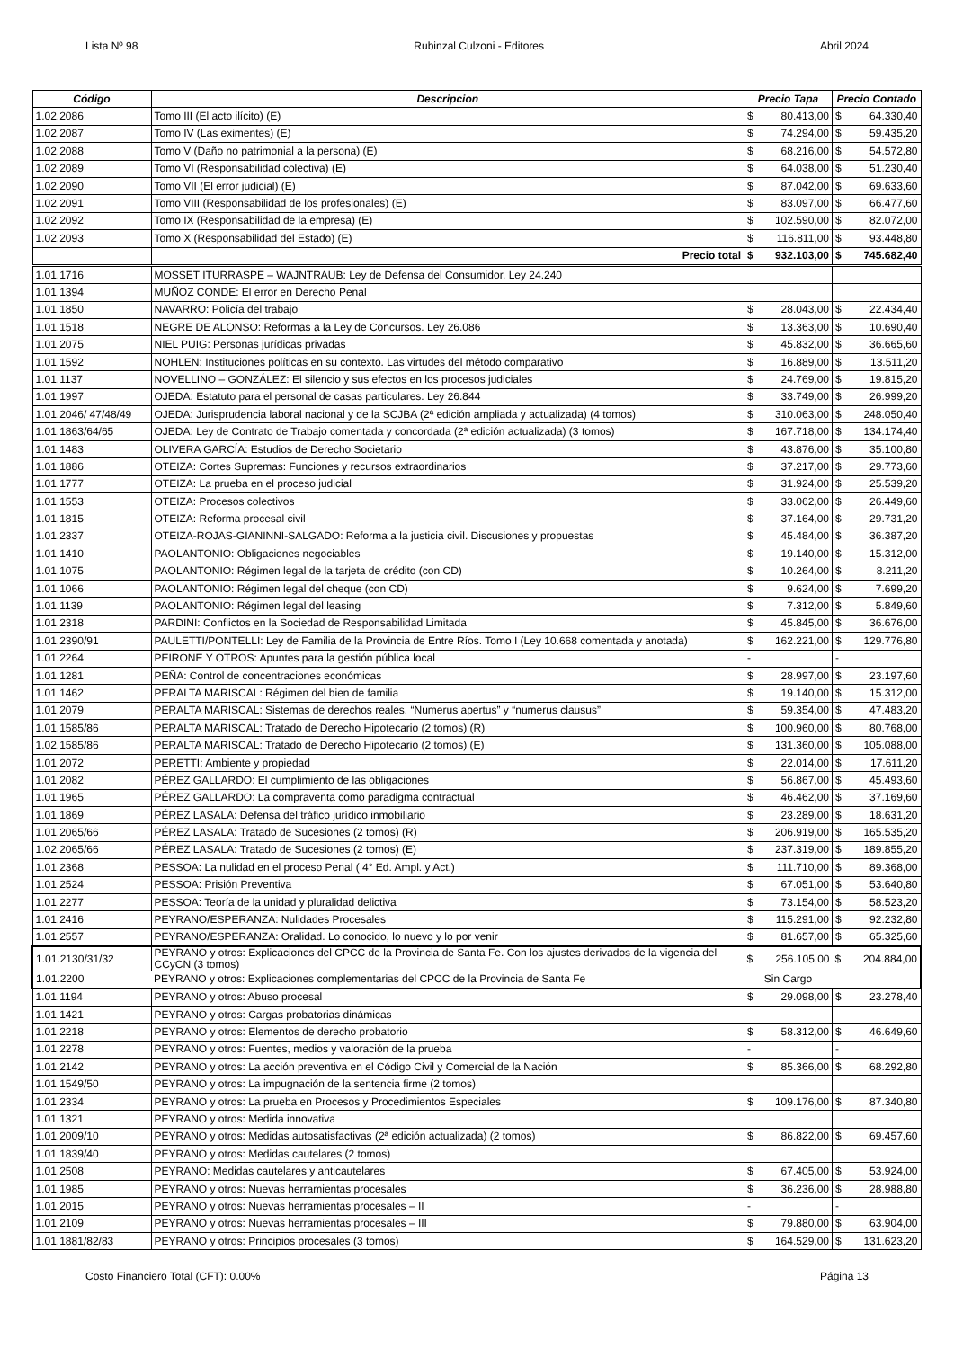Lista Nº 98 Rubinzal Culzoni - Editores Abril 2024
| Código | Descripcion | Precio Tapa | | Precio Contado | |
| --- | --- | --- | --- | --- | --- |
| 1.02.2086 | Tomo III (El acto ilícito) (E) | $ | 80.413,00 | $ | 64.330,40 |
| 1.02.2087 | Tomo IV (Las eximentes) (E) | $ | 74.294,00 | $ | 59.435,20 |
| 1.02.2088 | Tomo V (Daño no patrimonial a la persona) (E) | $ | 68.216,00 | $ | 54.572,80 |
| 1.02.2089 | Tomo VI (Responsabilidad colectiva) (E) | $ | 64.038,00 | $ | 51.230,40 |
| 1.02.2090 | Tomo VII (El error judicial) (E) | $ | 87.042,00 | $ | 69.633,60 |
| 1.02.2091 | Tomo VIII (Responsabilidad de los profesionales) (E) | $ | 83.097,00 | $ | 66.477,60 |
| 1.02.2092 | Tomo IX (Responsabilidad de la empresa) (E) | $ | 102.590,00 | $ | 82.072,00 |
| 1.02.2093 | Tomo X (Responsabilidad del Estado) (E) | $ | 116.811,00 | $ | 93.448,80 |
| | Precio total | $ | 932.103,00 | $ | 745.682,40 |
| 1.01.1716 | MOSSET ITURRASPE – WAJNTRAUB: Ley de Defensa del Consumidor. Ley 24.240 | | | | |
| 1.01.1394 | MUÑOZ CONDE: El error en Derecho Penal | | | | |
| 1.01.1850 | NAVARRO: Policía del trabajo | $ | 28.043,00 | $ | 22.434,40 |
| 1.01.1518 | NEGRE DE ALONSO: Reformas a la Ley de Concursos. Ley 26.086 | $ | 13.363,00 | $ | 10.690,40 |
| 1.01.2075 | NIEL PUIG: Personas jurídicas privadas | $ | 45.832,00 | $ | 36.665,60 |
| 1.01.1592 | NOHLEN: Instituciones políticas en su contexto. Las virtudes del método comparativo | $ | 16.889,00 | $ | 13.511,20 |
| 1.01.1137 | NOVELLINO – GONZÁLEZ: El silencio y sus efectos en los procesos judiciales | $ | 24.769,00 | $ | 19.815,20 |
| 1.01.1997 | OJEDA: Estatuto para el personal de casas particulares. Ley 26.844 | $ | 33.749,00 | $ | 26.999,20 |
| 1.01.2046/ 47/48/49 | OJEDA: Jurisprudencia laboral nacional y de la SCJBA (2ª edición ampliada y actualizada) (4 tomos) | $ | 310.063,00 | $ | 248.050,40 |
| 1.01.1863/64/65 | OJEDA: Ley de Contrato de Trabajo comentada y concordada (2ª edición actualizada) (3 tomos) | $ | 167.718,00 | $ | 134.174,40 |
| 1.01.1483 | OLIVERA GARCÍA: Estudios de Derecho Societario | $ | 43.876,00 | $ | 35.100,80 |
| 1.01.1886 | OTEIZA: Cortes Supremas: Funciones y recursos extraordinarios | $ | 37.217,00 | $ | 29.773,60 |
| 1.01.1777 | OTEIZA: La prueba en el proceso judicial | $ | 31.924,00 | $ | 25.539,20 |
| 1.01.1553 | OTEIZA: Procesos colectivos | $ | 33.062,00 | $ | 26.449,60 |
| 1.01.1815 | OTEIZA: Reforma procesal civil | $ | 37.164,00 | $ | 29.731,20 |
| 1.01.2337 | OTEIZA-ROJAS-GIANINNI-SALGADO: Reforma a la justicia civil. Discusiones y propuestas | $ | 45.484,00 | $ | 36.387,20 |
| 1.01.1410 | PAOLANTONIO: Obligaciones negociables | $ | 19.140,00 | $ | 15.312,00 |
| 1.01.1075 | PAOLANTONIO: Régimen legal de la tarjeta de crédito (con CD) | $ | 10.264,00 | $ | 8.211,20 |
| 1.01.1066 | PAOLANTONIO: Régimen legal del cheque (con CD) | $ | 9.624,00 | $ | 7.699,20 |
| 1.01.1139 | PAOLANTONIO: Régimen legal del leasing | $ | 7.312,00 | $ | 5.849,60 |
| 1.01.2318 | PARDINI: Conflictos en la Sociedad de Responsabilidad Limitada | $ | 45.845,00 | $ | 36.676,00 |
| 1.01.2390/91 | PAULETTI/PONTELLI: Ley de Familia de la Provincia de Entre Ríos. Tomo I (Ley 10.668 comentada y anotada) | $ | 162.221,00 | $ | 129.776,80 |
| 1.01.2264 | PEIRONE Y OTROS: Apuntes para la gestión pública local | - | | - | |
| 1.01.1281 | PEÑA: Control de concentraciones económicas | $ | 28.997,00 | $ | 23.197,60 |
| 1.01.1462 | PERALTA MARISCAL: Régimen del bien de familia | $ | 19.140,00 | $ | 15.312,00 |
| 1.01.2079 | PERALTA MARISCAL: Sistemas de derechos reales. “Numerus apertus” y “numerus clausus” | $ | 59.354,00 | $ | 47.483,20 |
| 1.01.1585/86 | PERALTA MARISCAL: Tratado de Derecho Hipotecario (2 tomos) (R) | $ | 100.960,00 | $ | 80.768,00 |
| 1.02.1585/86 | PERALTA MARISCAL: Tratado de Derecho Hipotecario (2 tomos) (E) | $ | 131.360,00 | $ | 105.088,00 |
| 1.01.2072 | PERETTI: Ambiente y propiedad | $ | 22.014,00 | $ | 17.611,20 |
| 1.01.2082 | PÉREZ GALLARDO: El cumplimiento de las obligaciones | $ | 56.867,00 | $ | 45.493,60 |
| 1.01.1965 | PÉREZ GALLARDO: La compraventa como paradigma contractual | $ | 46.462,00 | $ | 37.169,60 |
| 1.01.1869 | PÉREZ LASALA: Defensa del tráfico jurídico inmobiliario | $ | 23.289,00 | $ | 18.631,20 |
| 1.01.2065/66 | PÉREZ LASALA: Tratado de Sucesiones (2 tomos) (R) | $ | 206.919,00 | $ | 165.535,20 |
| 1.02.2065/66 | PÉREZ LASALA: Tratado de Sucesiones (2 tomos) (E) | $ | 237.319,00 | $ | 189.855,20 |
| 1.01.2368 | PESSOA: La nulidad en el proceso Penal ( 4° Ed. Ampl. y Act.) | $ | 111.710,00 | $ | 89.368,00 |
| 1.01.2524 | PESSOA: Prisión Preventiva | $ | 67.051,00 | $ | 53.640,80 |
| 1.01.2277 | PESSOA: Teoría de la unidad y pluralidad delictiva | $ | 73.154,00 | $ | 58.523,20 |
| 1.01.2416 | PEYRANO/ESPERANZA: Nulidades Procesales | $ | 115.291,00 | $ | 92.232,80 |
| 1.01.2557 | PEYRANO/ESPERANZA: Oralidad. Lo conocido, lo nuevo y lo por venir | $ | 81.657,00 | $ | 65.325,60 |
| 1.01.2130/31/32 | PEYRANO y otros: Explicaciones del CPCC de la Provincia de Santa Fe. Con los ajustes derivados de la vigencia del CCyCN (3 tomos) | $ | 256.105,00 | $ | 204.884,00 |
| 1.01.2200 | PEYRANO y otros: Explicaciones complementarias del CPCC de la Provincia de Santa Fe | Sin Cargo | | | |
| 1.01.1194 | PEYRANO y otros: Abuso procesal | $ | 29.098,00 | $ | 23.278,40 |
| 1.01.1421 | PEYRANO y otros: Cargas probatorias dinámicas | | | | |
| 1.01.2218 | PEYRANO y otros: Elementos de derecho probatorio | $ | 58.312,00 | $ | 46.649,60 |
| 1.01.2278 | PEYRANO y otros: Fuentes, medios y valoración de la prueba | - | | - | |
| 1.01.2142 | PEYRANO y otros: La acción preventiva en el Código Civil y Comercial de la Nación | $ | 85.366,00 | $ | 68.292,80 |
| 1.01.1549/50 | PEYRANO y otros: La impugnación de la sentencia firme (2 tomos) | | | | |
| 1.01.2334 | PEYRANO y otros: La prueba en Procesos y Procedimientos Especiales | $ | 109.176,00 | $ | 87.340,80 |
| 1.01.1321 | PEYRANO y otros: Medida innovativa | | | | |
| 1.01.2009/10 | PEYRANO y otros: Medidas autosatisfactivas (2ª edición actualizada) (2 tomos) | $ | 86.822,00 | $ | 69.457,60 |
| 1.01.1839/40 | PEYRANO y otros: Medidas cautelares (2 tomos) | | | | |
| 1.01.2508 | PEYRANO: Medidas cautelares y anticautelares | $ | 67.405,00 | $ | 53.924,00 |
| 1.01.1985 | PEYRANO y otros: Nuevas herramientas procesales | $ | 36.236,00 | $ | 28.988,80 |
| 1.01.2015 | PEYRANO y otros: Nuevas herramientas procesales – II | - | | - | |
| 1.01.2109 | PEYRANO y otros: Nuevas herramientas procesales – III | $ | 79.880,00 | $ | 63.904,00 |
| 1.01.1881/82/83 | PEYRANO y otros: Principios procesales (3 tomos) | $ | 164.529,00 | $ | 131.623,20 |
Costo Financiero Total (CFT): 0.00% Página 13